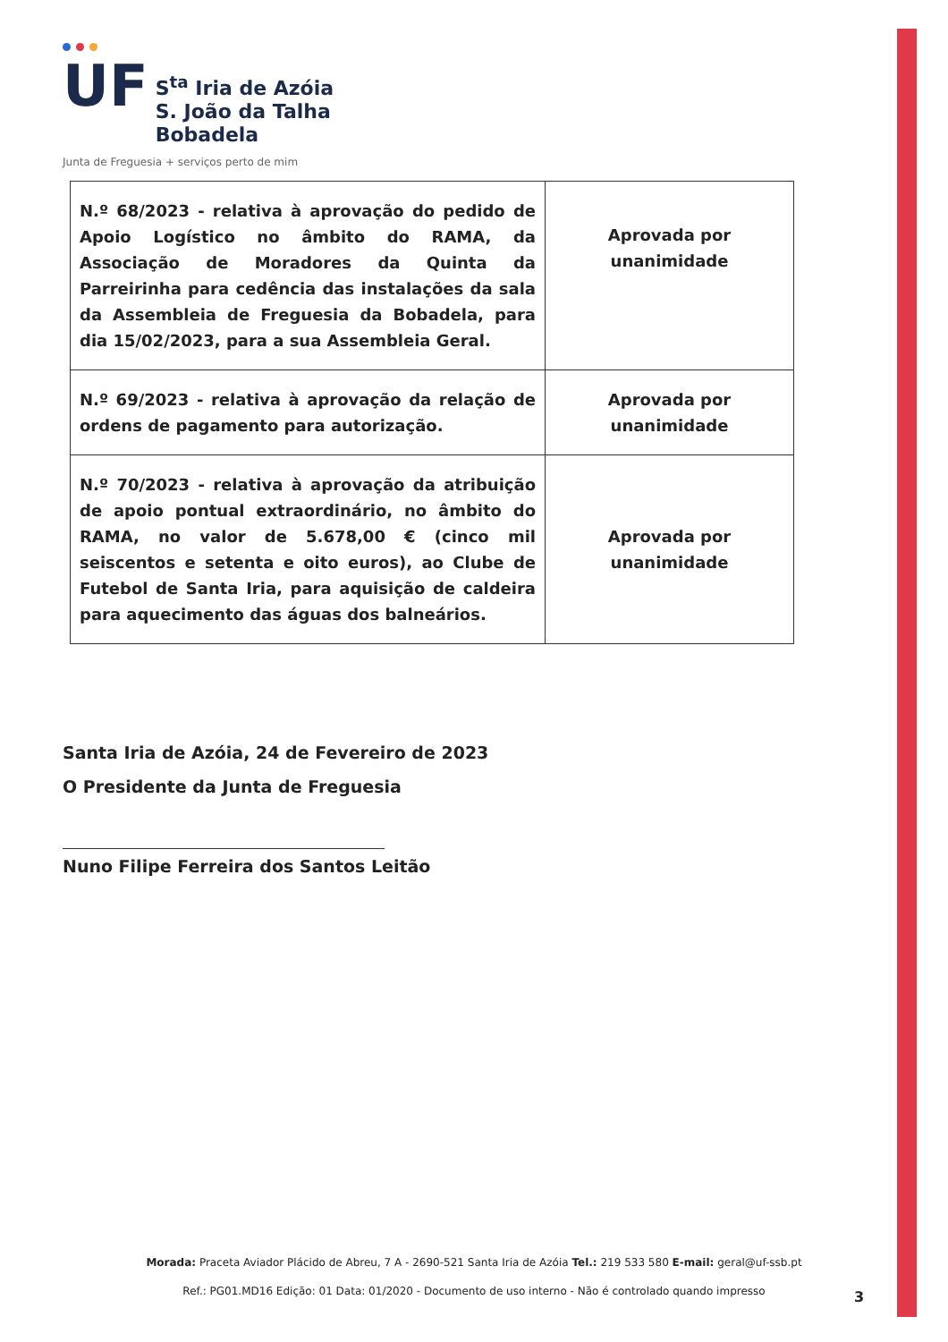UF
S<sup>ta</sup> Iria de Azóia
S. João da Talha
Bobadela
Junta de Freguesia + serviços perto de mim
| N.º 68/2023 - relativa à aprovação do pedido de Apoio Logístico no âmbito do RAMA, da Associação de Moradores da Quinta da Parreirinha para cedência das instalações da sala da Assembleia de Freguesia da Bobadela, para dia 15/02/2023, para a sua Assembleia Geral. | Aprovada por unanimidade |
| N.º 69/2023 - relativa à aprovação da relação de ordens de pagamento para autorização. | Aprovada por unanimidade |
| N.º 70/2023 - relativa à aprovação da atribuição de apoio pontual extraordinário, no âmbito do RAMA, no valor de 5.678,00 € (cinco mil seiscentos e setenta e oito euros), ao Clube de Futebol de Santa Iria, para aquisição de caldeira para aquecimento das águas dos balneários. | Aprovada por unanimidade |
Santa Iria de Azóia, 24 de Fevereiro de 2023
O Presidente da Junta de Freguesia
Nuno Filipe Ferreira dos Santos Leitão
Morada: Praceta Aviador Plácido de Abreu, 7 A - 2690-521 Santa Iria de Azóia Tel.: 219 533 580 E-mail: geral@uf-ssb.pt
Ref.: PG01.MD16 Edição: 01 Data: 01/2020 - Documento de uso interno - Não é controlado quando impresso
3